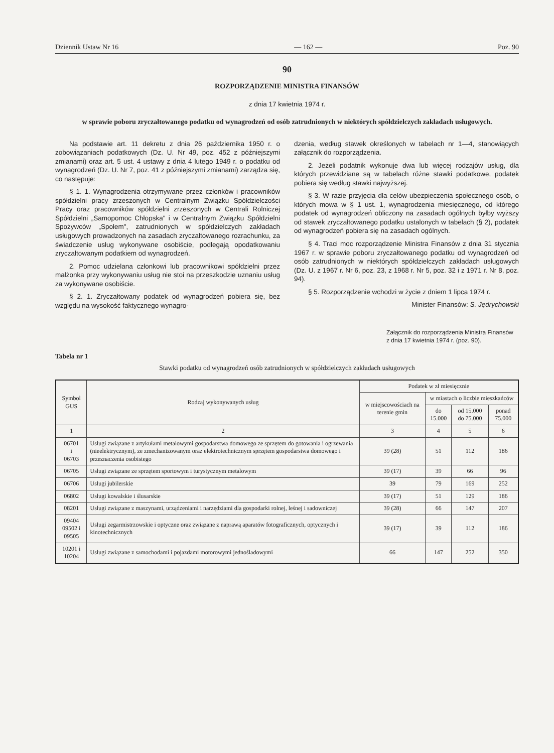Dziennik Ustaw Nr 16 — 162 — Poz. 90
90
ROZPORZĄDZENIE MINISTRA FINANSÓW
z dnia 17 kwietnia 1974 r.
w sprawie poboru zryczałtowanego podatku od wynagrodzeń od osób zatrudnionych w niektórych spółdzielczych zakładach usługowych.
Na podstawie art. 11 dekretu z dnia 26 października 1950 r. o zobowiązaniach podatkowych (Dz. U. Nr 49, poz. 452 z późniejszymi zmianami) oraz art. 5 ust. 4 ustawy z dnia 4 lutego 1949 r. o podatku od wynagrodzeń (Dz. U. Nr 7, poz. 41 z późniejszymi zmianami) zarządza się, co następuje:
§ 1. 1. Wynagrodzenia otrzymywane przez członków i pracowników spółdzielni pracy zrzeszonych w Centralnym Związku Spółdzielczości Pracy oraz pracowników spółdzielni zrzeszonych w Centrali Rolniczej Spółdzielni „Samopomoc Chłopska" i w Centralnym Związku Spółdzielni Spożywców „Społem", zatrudnionych w spółdzielczych zakładach usługowych prowadzonych na zasadach zryczałtowanego rozrachunku, za świadczenie usług wykonywane osobiście, podlegają opodatkowaniu zryczałtowanym podatkiem od wynagrodzeń.
2. Pomoc udzielana członkowi lub pracownikowi spółdzielni przez małżonka przy wykonywaniu usług nie stoi na przeszkodzie uznaniu usług za wykonywane osobiście.
§ 2. 1. Zryczałtowany podatek od wynagrodzeń pobiera się, bez względu na wysokość faktycznego wynagro-
dzenia, według stawek określonych w tabelach nr 1—4, stanowiących załącznik do rozporządzenia.
2. Jeżeli podatnik wykonuje dwa lub więcej rodzajów usług, dla których przewidziane są w tabelach różne stawki podatkowe, podatek pobiera się według stawki najwyższej.
§ 3. W razie przyjęcia dla celów ubezpieczenia społecznego osób, o których mowa w § 1 ust. 1, wynagrodzenia miesięcznego, od którego podatek od wynagrodzeń obliczony na zasadach ogólnych byłby wyższy od stawek zryczałtowanego podatku ustalonych w tabelach (§ 2), podatek od wynagrodzeń pobiera się na zasadach ogólnych.
§ 4. Traci moc rozporządzenie Ministra Finansów z dnia 31 stycznia 1967 r. w sprawie poboru zryczałtowanego podatku od wynagrodzeń od osób zatrudnionych w niektórych spółdzielczych zakładach usługowych (Dz. U. z 1967 r. Nr 6, poz. 23, z 1968 r. Nr 5, poz. 32 i z 1971 r. Nr 8, poz. 94).
§ 5. Rozporządzenie wchodzi w życie z dniem 1 lipca 1974 r.
Minister Finansów: S. Jędrychowski
Załącznik do rozporządzenia Ministra Finansów z dnia 17 kwietnia 1974 r. (poz. 90).
Tabela nr 1
Stawki podatku od wynagrodzeń osób zatrudnionych w spółdzielczych zakładach usługowych
| Symbol GUS | Rodzaj wykonywanych usług | Podatek w zł miesięcznie | | | |
| --- | --- | --- | --- | --- | --- |
| | | w miejscowościach na terenie gmin | w miastach o liczbie mieszkańców | | |
| | | | do 15.000 | od 15.000 do 75.000 | ponad 75.000 |
| 1 | 2 | 3 | 4 | 5 | 6 |
| 06701 i 06703 | Usługi związane z artykułami metalowymi gospodarstwa domowego ze sprzętem do gotowania i ogrzewania (nieelektrycznym), ze zmechanizowanym oraz elektrotechnicznym sprzętem gospodarstwa domowego i przeznaczenia osobistego | 39 (28) | 51 | 112 | 186 |
| 06705 | Usługi związane ze sprzętem sportowym i turystycznym metalowym | 39 (17) | 39 | 66 | 96 |
| 06706 | Usługi jubilerskie | 39 | 79 | 169 | 252 |
| 06802 | Usługi kowalskie i ślusarskie | 39 (17) | 51 | 129 | 186 |
| 08201 | Usługi związane z maszynami, urządzeniami i narzędziami dla gospodarki rolnej, leśnej i sadowniczej | 39 (28) | 66 | 147 | 207 |
| 09404 09502 i 09505 | Usługi zegarmistrzowskie i optyczne oraz związane z naprawą aparatów fotograficznych, optycznych i kinotechnicznych | 39 (17) | 39 | 112 | 186 |
| 10201 i 10204 | Usługi związane z samochodami i pojazdami motorowymi jednośladowymi | 66 | 147 | 252 | 350 |